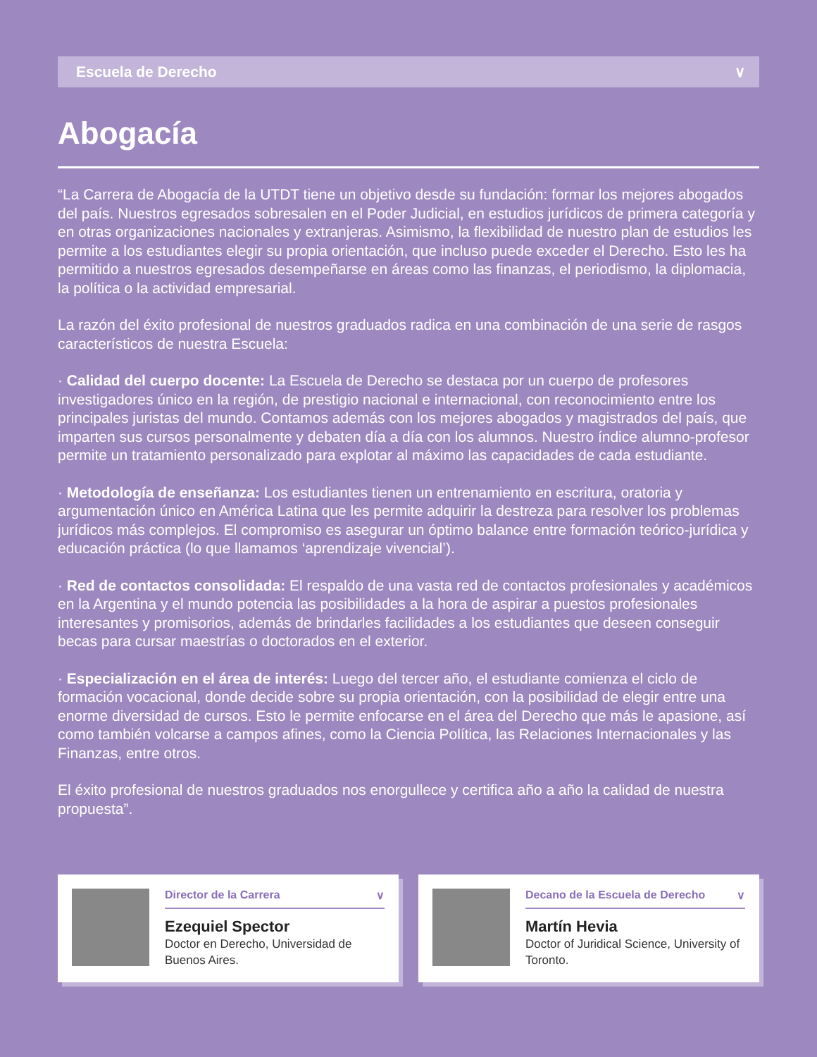Escuela de Derecho ∨
Abogacía
“La Carrera de Abogacía de la UTDT tiene un objetivo desde su fundación: formar los mejores abogados del país. Nuestros egresados sobresalen en el Poder Judicial, en estudios jurídicos de primera categoría y en otras organizaciones nacionales y extranjeras. Asimismo, la flexibilidad de nuestro plan de estudios les permite a los estudiantes elegir su propia orientación, que incluso puede exceder el Derecho. Esto les ha permitido a nuestros egresados desempeñarse en áreas como las finanzas, el periodismo, la diplomacia, la política o la actividad empresarial.
La razón del éxito profesional de nuestros graduados radica en una combinación de una serie de rasgos característicos de nuestra Escuela:
· Calidad del cuerpo docente: La Escuela de Derecho se destaca por un cuerpo de profesores investigadores único en la región, de prestigio nacional e internacional, con reconocimiento entre los principales juristas del mundo. Contamos además con los mejores abogados y magistrados del país, que imparten sus cursos personalmente y debaten día a día con los alumnos. Nuestro índice alumno-profesor permite un tratamiento personalizado para explotar al máximo las capacidades de cada estudiante.
· Metodología de enseñanza: Los estudiantes tienen un entrenamiento en escritura, oratoria y argumentación único en América Latina que les permite adquirir la destreza para resolver los problemas jurídicos más complejos. El compromiso es asegurar un óptimo balance entre formación teórico-jurídica y educación práctica (lo que llamamos ‘aprendizaje vivencial’).
· Red de contactos consolidada: El respaldo de una vasta red de contactos profesionales y académicos en la Argentina y el mundo potencia las posibilidades a la hora de aspirar a puestos profesionales interesantes y promisorios, además de brindarles facilidades a los estudiantes que deseen conseguir becas para cursar maestrías o doctorados en el exterior.
· Especialización en el área de interés: Luego del tercer año, el estudiante comienza el ciclo de formación vocacional, donde decide sobre su propia orientación, con la posibilidad de elegir entre una enorme diversidad de cursos. Esto le permite enfocarse en el área del Derecho que más le apasione, así como también volcarse a campos afines, como la Ciencia Política, las Relaciones Internacionales y las Finanzas, entre otros.
El éxito profesional de nuestros graduados nos enorgullece y certifica año a año la calidad de nuestra propuesta”.
Director de la Carrera ∨
Ezequiel Spector
Doctor en Derecho, Universidad de Buenos Aires.
Decano de la Escuela de Derecho ∨
Martín Hevia
Doctor of Juridical Science, University of Toronto.